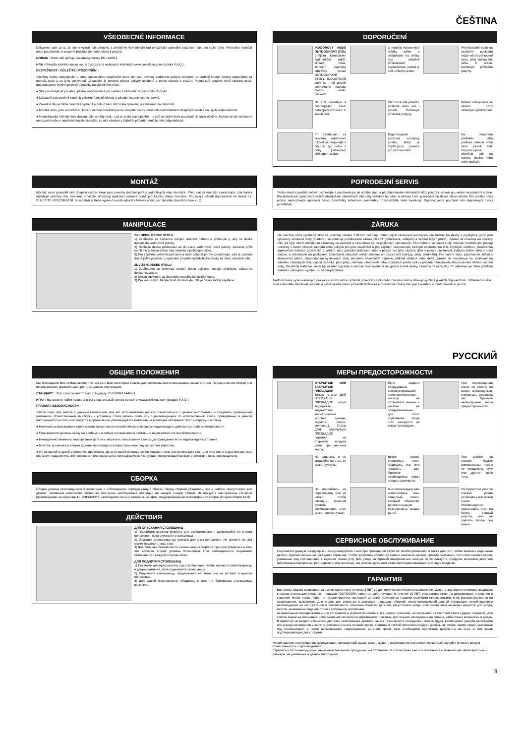ČEŠTINA
VŠEOBECNÉ INFORMACE
Děkujeme vám za to, že jste si vybrali náš výrobek, a přinášíme vám několik rad umožňující optimální používání stolu na stolní tenis. Před jeho montáží nebo používáním si pozorně prostudujte tento návod k použití.
NORMA : Tento stůl splňuje požadavky normy EN 14468-1.
HRA : Pravidla stolního tenisu jsou k dispozici na webových stránkách www.cornilleau.com (rubrika F.A.Q.).
BEZPEČNOST - DŮLEŽITÉ UPOZORNĚNÍ :
Všechny osoby manipulující s tímto stolem nebo používající tento stůl jsou povinny dodržovat pokyny uvedené na protější straně. Osoba odpovědná za montáž stolu a za jeho poskytnutí uživatelům je povinna předat pokyny uvedené v tomto návodu k použití. Pokud stůl používá větší skupina osob, doporučujeme vyvěsit popisky a náčrtky na viditelném místě.
● Stůl používejte až po jeho úplném smontování a po ověření funkčnosti bezpečnostních prvků.
● Uživatelé jsou povinni oznámit veškeré funkční závady a závady bezpečnostních prvků.
● Závadné díly je třeba okamžitě vyměnit a pokud není stůl zcela opraven, je zakázáno na něm hrát.
● Montáž stolu, jeho umístění a uklizení mohou provádět pouze dospělé osoby nebo děti pod dohledem dospělých osob a na jejich zodpovědnost.
● Nenechávejte hrát děti bez dozoru. Děti si rády hrají - což je zcela pochopitelné - a stůl na stolní tenis používají i k jiným účelům. Mohou se tak ocitnout v nebezpečí nebo v nepředvídaných situacích, za něž výrobce v žádném případě nemůže nést odpovědnost.
DOPORUČENÍ
INDOOROVÝ NEBO OUTDOOROVÝ STŮL
Vnějším klimatickým podmínkám (déšť, vlhkost, mráz, sluneční paprsky) odolávají pouze OUTDOOROVÉ STOLY. INDOOROVÉ stoly se i při použití ochranného povlaku mohou venku poškodit.
U modelů vybavených držáky pálek a nádobkami na míčky toto volitelné příslušenství nepoužívejte, pokud je stůl umístěn venku.
Přemísťování stolu na svažitém podkladu může vést k překocení stolu, jeho poškození, nebo k úrazu. Dodržujte příslušné pokyny.
Na stůl nesedejte a nestoupejte, hrozí nebezpečí proražení či sesutí stolu.
Vítr může stůl překotit, poškodit nebo vás i poranit. Dodržujte příslušné pokyny.
Během manipulace se stolem hrozí nebezpečí přiskřípnutí.
Při zatahování za červenou odjišťovací rukojeť se neopírejte o příčnou tyč nebo o nohy (nebezpečí překlopení stolu).
Doporučujeme používat ochranný povlak, který je doplňujícím prvkem pro ochranu dětí.
Na nerovném podkladu nebo podlaze nemusí nohy stolu pevně stát. Doporučujeme přemístit stůl na rovnou plochu nebo nohy podložit.
MONTÁŽ
Montáž musí provádět dvě dospělé osoby, které jsou povinny dodržet pořadí jednotlivých etap montáže. Před vlastní montáží zkontrolujte, zda balení obsahuje všechny díly. Uvedená množství umožňují opakovat operace nutné pro každou etapu montáže. Používejte nářadí doporučené na straně 11. DŮLEŽITÉ UPOZORNĚNÍ: při montáži je třeba vyjmout a poté vyhodit závlačky přidržující západky (montážní krok č. 5).
POPRODEJNÍ SERVIS
Tento návod k použití pečlivě uschovejte a používejte jej při údržbě stolu a při objednávání náhradních dílů, jejichž kusovník je uveden na poslední straně. Pro jednodušší zpracování vašich objednávek náhradních dílů vždy uvádějte typ stolu a sériové číslo vyznačené na desce vlevo nahoře. Pro údržbu hrací plochy nepoužívejte agresivní čisticí prostředky (abrazivní prostředky, rozpouštědla nebo kyseliny). Doporučujeme používat náš regenerující čisticí prostředek.
MANIPULACE
SKLOPENÍ DESEK STOLU
1) Zatáhněte za červenou rukojeť směrem nahoru a přidržujte ji, aby se deska dostala do vodorovné polohy.
2) Nechejte desku poklesnout až do zcela vodorovné herní polohy. Zamezte příliš rychlému poklesu desky, aby nedošlo k poškození stolu.
3) Pro zajištění vyšší bezpečnosti a lepší pohodlí při hře zkontrolujte, zda je zapnuta druhá jisticí pojistka. V opačném případě nadzdvihněte desky na obou stranách sítě.
ZDVIŽENÍ DESEK STOLU
1) Zatáhnutím za červenou rukojeť desku odjistěte; rukojeť přidržujte, dokud se deska nezvedne.
2) Desku zdvihněte až do polohy umožňující uložení stolu.
3) Pro vaši vlastní bezpečnost zkontrolujte, zda je deska řádně zajištěna.
ZÁRUKA
Na všechny námi vyrobené stoly se vztahuje záruka 3 ROKY, počínaje datem jejich zakoupení koncovým uživatelem. Na desky z pryskyřice, jimiž jsou vybaveny venkovní stoly (outdoor), se vztahuje prodloužená záruka 10 LET (deformace, odlepení a setření bílých pruhů). Záruka se omezuje na výměny dílů, jež byly naším oddělením označeny za závadné a nevztahuje se na poškození způsobená : Pro vnitřní a venkovní stoly: montáží nedodržující postup uvedený v tomto návodě, nedodržením pokynů pro jeho používání a pro zajištění bezpečnosti, běžným opotřebením dílů, chybějící údržbou, používáním agresivních čisticích prostředků a větrem, jenž způsobil překocení stolu v poloze pro jeho uložení, dále v poloze pro trénink jednoho hráče nebo v hrací poloze, a všeobecně na poškození způsobená jakoukoli vnější příčinou ohrožující stůl (nárazy, pády předmětů). Pro vnitřní stoly: používáním míčků s abrazivním plastu, dlouhodobým vystavením stolu působení slunečních paprsků, přílišné vlhkosti nebo dešti. Záruka se nevztahuje na: poštovné na odeslání závadných dílů, výjezd technika, jeho práci, náhrady v hotovosti nebo poskytnutí jiného stolu v případě nemožnosti jeho používání během záruční doby. Na každé reklamaci musí být uveden typ stolu a sériové číslo uvedené na spodní straně desky, závadný díl nebo díly. Při reklamaci je třeba předložit doklad o zakoupení výrobku s uvedeným datem.
Nedodržování výše uvedených pokynů k použití může způsobit poškození stolu nebo zranění osob a zbavuje výrobce jakékoli odpovědnosti. Vzhledem k naší snaze neustále zlepšovat výrobek si vyhrazujeme právo provádět technické a rozměrové změny bez jejich uvedení v tomto návodu k použití.
РУССКИЙ
ОБЩИЕ ПОЛОЖЕНИЯ
Мы благодарим Вас за Ваш выбор и хотим дать Вам некоторые советы для оптимального использования вашего стола. Перед началом сборки или использования внимательно прочтите данную инструкцию.
СТАНДАРТ : Этот стол соответствует стандарту: EN NORM 14468-1
ИГРА : Вы можете найти правила игры в настольный теннис на сайте www.cornilleau.com (раздел F.A.Q.)
ПРАВИЛА БЕЗОПАСНОСТИ :
Любое лицо при работе с данным столом или при его использовании должно ознакомиться с данной инструкцией и следовать приводимым указаниям. Ответственный за сборку и установку стола должен сообщить о рекомендациях по использованию стола, приведённых в данной инструкции.Если стол используется в организации, рекомендуется вывесить на всеобщее обозрение текст инструкции и схему.
● Начинать использование стола можно только после полной сборки и проверки надлежащего действия устройств безопасности.
● Пользователи должны сразу же сообщать о любых отклонениях в работе и о недостатках систем безопасности.
● Немедленно заменить неисправные детали и запретить пользование столом до приведения его в надлежащее состояние.
● Монтаж, установка и сборка должны производиться взрослыми или под контролем взрослых.
● Не оставляйте детей у стола без присмотра. Дети по своей природе любят играть и если они используют стол для пинг-понга с другими целями, они могут подвергнуть себя опасности или оказаться в непредсказуемой ситуации, исключающей всякую ответственность производителя.
СБОРКА
Сборка должна производиться 2 взрослыми с соблюдением порядка стадий сборки. Перед сборкой убедитесь, что в наборе присутствуют все детали. Указанное количество позволяет повторять необходимые операции на каждой стадии сборки. Используйте инструменты согласно рекомендации на странице 11. ВНИМАНИЕ: необходимо снять и отложить штифты, поддерживающие фиксаторы при сборке (Стадия сборки № 5)
ДЕЙСТВИЯ
ДЛЯ ОПУСКАНИЯ СТОЛЕШНИЦ
1) Поднимите красную рукоятку для разблокировки и удерживайте ее в этом положении, пока опускаете столешницы .
2) Опустите столешницу до нужного для игры положения. Не уроните ее, это может повредить ваш стол.
3) Для большей безопасности и повышения комфорта при игре убедитесь в том, что включен второй уровень блокировки. При необходимости поднимите столешницу с каждой стороны сетки.
ДЛЯ ПОДНЯТИЯ СТОЛЕШНИЦ
1) Потяните красную рукоятку под столешницей, чтобы провести разблокировку, и удерживайте ее, пока поднимаете столешницу.
2) Поднимите столешницу, придерживая ее, пока она не встанет в нужное положение.
3) Для вашей безопасности, убедитесь в том, что блокировка столешницы включена.
МЕРЫ ПРЕДОСТОРОЖНОСТИ
ОТКРЫТЫЕ ИЛИ ЗАКРЫТЫЕ ПЛОЩАДКИ
Только столы ДЛЯ ОТКРЫТЫХ ПЛОЩАДОК могут выдержать воздействие климатических условий (дождь, сырость, мороз, солнце…). Столы ДЛЯ ЗАКРЫТЫХ ПЛОЩАДОК портятся на открытом воздухе даже при наличии чехла.
Если модели оборудованы соответствующими приспособлениями, никогда не оставляйте мячики и ракетки на предназначенных для этого подставках, когда стол находится на открытом воздухе.
При перемещении стола по склону он может опрокинуться, сломаться, поранить вас. Примите необходимые меры предосторожности.
Не садитесь и не вставайте на стол, он может рухнуть.
Ветер может опрокинуть стол, повредить его, или поранить вас. Примите необходимые меры предосторожности.
При работе со столом будьте внимательны, чтобы не прищемить руку или другие части тела.
Не опирайтесь на перекладину или на ножки, чтобы потянуть красную рукоять разблокировки, стол может опрокинуться.
Мы рекомендуем вам использовать наш защитный чехол, который обеспечит дополнительную безопасность ваших детей.
На бугристом участке сложно ровно установить все ножки стола. Рекомендуется переставить стол на более ровный участок, или же сделать опоры под ножки
СЕРВИСНОЕ ОБСЛУЖИВАНИЕ
Сохраняйте данную инструкцию и консультируйтесь с ней при проведении работ по техобслуживанию, а также для того, чтобы заказать отдельные детали, перечисленные на последней странице. Чтобы упростить обработку вашего заказа на детали, просьба указывать тип стола и номер серии, указанные под столешницей в верхнем левом углу. Для ухода за игровой поверхностью никогда не используйте продукты активного действия (абразивные материалы, растворители или кислоты), мы рекомендуем вам наше восстанавливающее чистящее средство.
ГАРАНТИЯ
Все столы нашего производства имеют гарантию в течение 3 ЛЕТ со дня покупки конечным пользователем. Для столешниц из полимера, входящих в состав столов для открытых площадок (OUTDOOR), гарантия, действующая в течение 10 ЛЕТ, распространяется на деформации, отслоения и стирание белых полос. Гарантия ограничивается поставкой деталей, признанных нашими службами неисправными, и не распространяются на повреждения, вызванные: Для столов для открытых и закрытых площадок: сборкой, несоответствующей данной инструкции, несоблюдением рекомендаций по эксплуатации и безопасности. обычным износом деталей, отсутствием ухода, использованием активных веществ для ухода, ветром, вызвавшим падение стола в собранном положении,
неправильным передвижением или установкой в игровое положение, и в целом, причиной, не связанной с качеством стола (удары, падения). Для столов закрытых площадок: использование мячиков из абразивного пластика, длительное нахождение на солнце, избыточная влажность и дождь. В гарантию не входят: стоимость доставки неисправных деталей, вызов технического сотрудника, оплата труда, возмещение ущерба наличными или в виде материалов в связи с простоем стола в течение срока гарантии. В любой претензии следует указать тип стола, номер серии, указанные под столешницей, а также наименование поврежденных деталей; кроме того, необходимо приложить документы на стол, в том числе подтверждающие дату покупки.
Несоблюдение инструкции по эксплуатации, приведенной выше, может вызвать повреждение стола или несчастный случай и снимает всякую ответственность с производителя.
Стремясь к постоянному улучшению качества нашей продукции, мы оставляем за собой право вносить изменения в технические характеристики и размеры, не указанные в данной инструкции.
9